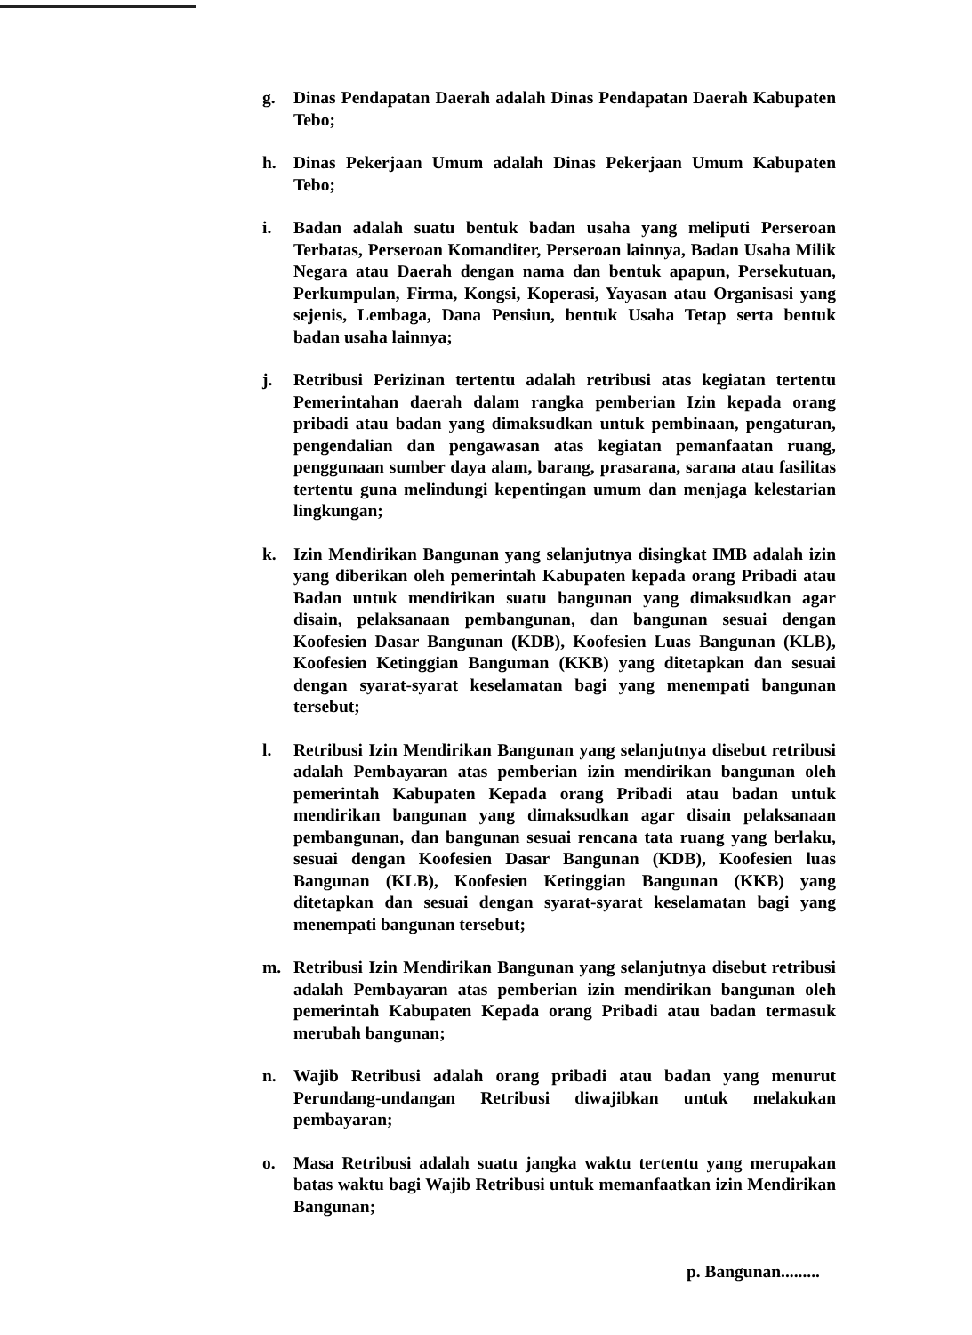g. Dinas Pendapatan Daerah adalah Dinas Pendapatan Daerah Kabupaten Tebo;
h. Dinas Pekerjaan Umum adalah Dinas Pekerjaan Umum Kabupaten Tebo;
i. Badan adalah suatu bentuk badan usaha yang meliputi Perseroan Terbatas, Perseroan Komanditer, Perseroan lainnya, Badan Usaha Milik Negara atau Daerah dengan nama dan bentuk apapun, Persekutuan, Perkumpulan, Firma, Kongsi, Koperasi, Yayasan atau Organisasi yang sejenis, Lembaga, Dana Pensiun, bentuk Usaha Tetap serta bentuk badan usaha lainnya;
j. Retribusi Perizinan tertentu adalah retribusi atas kegiatan tertentu Pemerintahan daerah dalam rangka pemberian Izin kepada orang pribadi atau badan yang dimaksudkan untuk pembinaan, pengaturan, pengendalian dan pengawasan atas kegiatan pemanfaatan ruang, penggunaan sumber daya alam, barang, prasarana, sarana atau fasilitas tertentu guna melindungi kepentingan umum dan menjaga kelestarian lingkungan;
k. Izin Mendirikan Bangunan yang selanjutnya disingkat IMB adalah izin yang diberikan oleh pemerintah Kabupaten kepada orang Pribadi atau Badan untuk mendirikan suatu bangunan yang dimaksudkan agar disain, pelaksanaan pembangunan, dan bangunan sesuai dengan Koofesien Dasar Bangunan (KDB), Koofesien Luas Bangunan (KLB), Koofesien Ketinggian Banguman (KKB) yang ditetapkan dan sesuai dengan syarat-syarat keselamatan bagi yang menempati bangunan tersebut;
l. Retribusi Izin Mendirikan Bangunan yang selanjutnya disebut retribusi adalah Pembayaran atas pemberian izin mendirikan bangunan oleh pemerintah Kabupaten Kepada orang Pribadi atau badan untuk mendirikan bangunan yang dimaksudkan agar disain pelaksanaan pembangunan, dan bangunan sesuai rencana tata ruang yang berlaku, sesuai dengan Koofesien Dasar Bangunan (KDB), Koofesien luas Bangunan (KLB), Koofesien Ketinggian Bangunan (KKB) yang ditetapkan dan sesuai dengan syarat-syarat keselamatan bagi yang menempati bangunan tersebut;
m. Retribusi Izin Mendirikan Bangunan yang selanjutnya disebut retribusi adalah Pembayaran atas pemberian izin mendirikan bangunan oleh pemerintah Kabupaten Kepada orang Pribadi atau badan termasuk merubah bangunan;
n. Wajib Retribusi adalah orang pribadi atau badan yang menurut Perundang-undangan Retribusi diwajibkan untuk melakukan pembayaran;
o. Masa Retribusi adalah suatu jangka waktu tertentu yang merupakan batas waktu bagi Wajib Retribusi untuk memanfaatkan izin Mendirikan Bangunan;
p. Bangunan.........